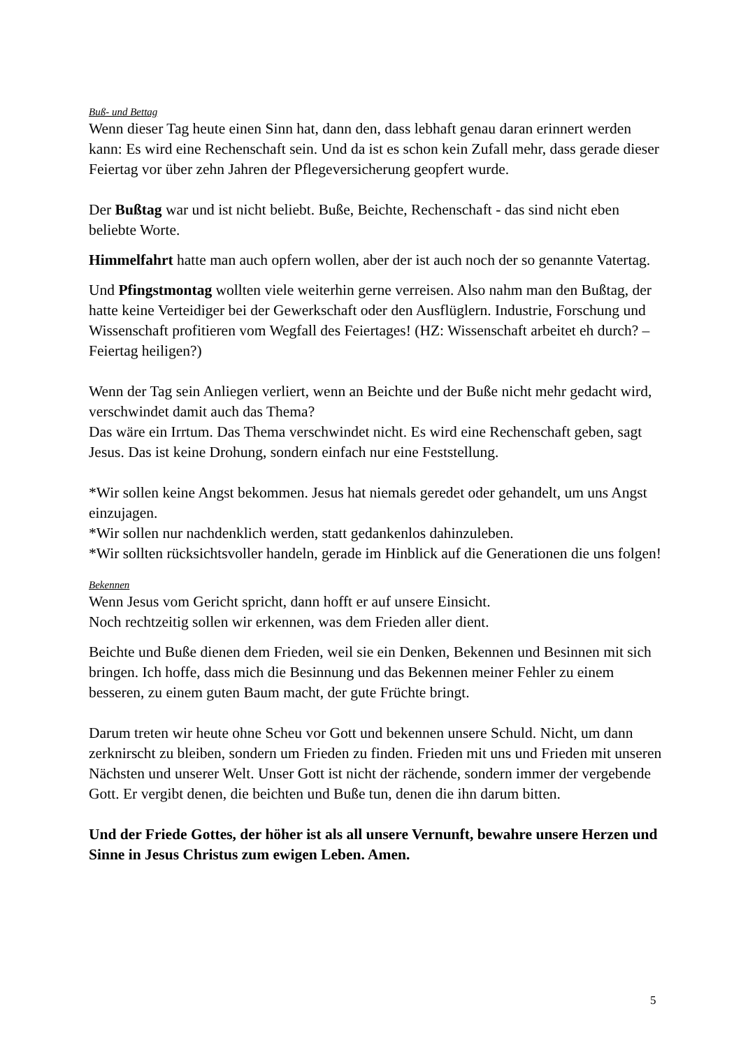Buß- und Bettag
Wenn dieser Tag heute einen Sinn hat, dann den, dass lebhaft genau daran erinnert werden kann: Es wird eine Rechenschaft sein. Und da ist es schon kein Zufall mehr, dass gerade dieser Feiertag vor über zehn Jahren der Pflegeversicherung geopfert wurde.
Der Bußtag war und ist nicht beliebt. Buße, Beichte, Rechenschaft - das sind nicht eben beliebte Worte.
Himmelfahrt hatte man auch opfern wollen, aber der ist auch noch der so genannte Vatertag.
Und Pfingstmontag wollten viele weiterhin gerne verreisen. Also nahm man den Bußtag, der hatte keine Verteidiger bei der Gewerkschaft oder den Ausflüglern. Industrie, Forschung und Wissenschaft profitieren vom Wegfall des Feiertages! (HZ: Wissenschaft arbeitet eh durch? – Feiertag heiligen?)
Wenn der Tag sein Anliegen verliert, wenn an Beichte und der Buße nicht mehr gedacht wird, verschwindet damit auch das Thema?
Das wäre ein Irrtum. Das Thema verschwindet nicht. Es wird eine Rechenschaft geben, sagt Jesus. Das ist keine Drohung, sondern einfach nur eine Feststellung.
*Wir sollen keine Angst bekommen. Jesus hat niemals geredet oder gehandelt, um uns Angst einzujagen.
*Wir sollen nur nachdenklich werden, statt gedankenlos dahinzuleben.
*Wir sollten rücksichtsvoller handeln, gerade im Hinblick auf die Generationen die uns folgen!
Bekennen
Wenn Jesus vom Gericht spricht, dann hofft er auf unsere Einsicht.
Noch rechtzeitig sollen wir erkennen, was dem Frieden aller dient.
Beichte und Buße dienen dem Frieden, weil sie ein Denken, Bekennen und Besinnen mit sich bringen. Ich hoffe, dass mich die Besinnung und das Bekennen meiner Fehler zu einem besseren, zu einem guten Baum macht, der gute Früchte bringt.
Darum treten wir heute ohne Scheu vor Gott und bekennen unsere Schuld. Nicht, um dann zerknirscht zu bleiben, sondern um Frieden zu finden. Frieden mit uns und Frieden mit unseren Nächsten und unserer Welt. Unser Gott ist nicht der rächende, sondern immer der vergebende Gott. Er vergibt denen, die beichten und Buße tun, denen die ihn darum bitten.
Und der Friede Gottes, der höher ist als all unsere Vernunft, bewahre unsere Herzen und Sinne in Jesus Christus zum ewigen Leben. Amen.
5